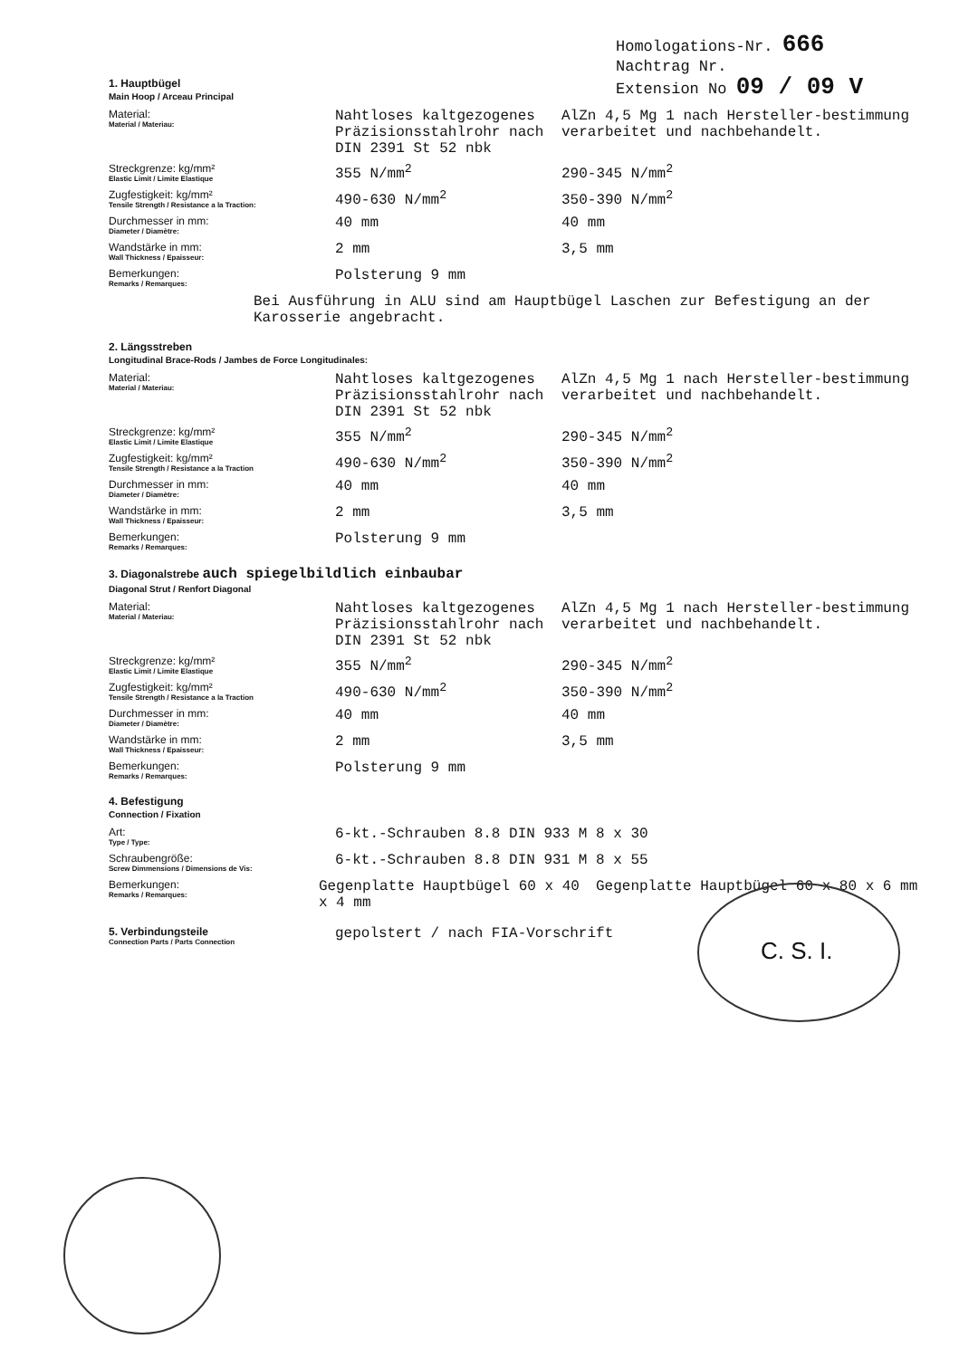Homologations-Nr. 666
Nachtrag Nr.
Extension No 09 / 09 V
1. Hauptbügel
Main Hoop / Arceau Principal
Material:
Material / Materiau:
Nahtloses kaltgezogenes Präzisionsstahlrohr nach DIN 2391 St 52 nbk
AlZn 4,5 Mg 1 nach Hersteller-bestimmung verarbeitet und nachbehandelt.
Streckgrenze: kg/mm²
Elastic Limit / Limite Elastique
355 N/mm<sup>2</sup> 290-345 N/mm<sup>2</sup>
Zugfestigkeit: kg/mm²
Tensile Strength / Resistance a la Traction:
490-630 N/mm<sup>2</sup> 350-390 N/mm<sup>2</sup>
Durchmesser in mm:
Diameter / Diamètre:
40 mm 40 mm
Wandstärke in mm:
Wall Thickness / Epaisseur:
2 mm 3,5 mm
Bemerkungen:
Remarks / Remarques:
Polsterung 9 mm
Bei Ausführung in ALU sind am Hauptbügel Laschen zur Befestigung an der Karosserie angebracht.
2. Längsstreben
Longitudinal Brace-Rods / Jambes de Force Longitudinales:
Material:
Material / Materiau:
Nahtloses kaltgezogenes Präzisionsstahlrohr nach DIN 2391 St 52 nbk
AlZn 4,5 Mg 1 nach Hersteller-bestimmung verarbeitet und nachbehandelt.
Streckgrenze: kg/mm²
Elastic Limit / Limite Elastique
355 N/mm<sup>2</sup> 290-345 N/mm<sup>2</sup>
Zugfestigkeit: kg/mm²
Tensile Strength / Resistance a la Traction
490-630 N/mm<sup>2</sup> 350-390 N/mm<sup>2</sup>
Durchmesser in mm:
Diameter / Diamètre:
40 mm 40 mm
Wandstärke in mm:
Wall Thickness / Epaisseur:
2 mm 3,5 mm
Bemerkungen:
Remarks / Remarques:
Polsterung 9 mm
3. Diagonalstrebe auch spiegelbildlich einbaubar
Diagonal Strut / Renfort Diagonal
Material:
Material / Materiau:
Nahtloses kaltgezogenes Präzisionsstahlrohr nach DIN 2391 St 52 nbk
AlZn 4,5 Mg 1 nach Hersteller-bestimmung verarbeitet und nachbehandelt.
Streckgrenze: kg/mm²
Elastic Limit / Limite Elastique
355 N/mm<sup>2</sup> 290-345 N/mm<sup>2</sup>
Zugfestigkeit: kg/mm²
Tensile Strength / Resistance a la Traction
490-630 N/mm<sup>2</sup> 350-390 N/mm<sup>2</sup>
Durchmesser in mm:
Diameter / Diamètre:
40 mm 40 mm
Wandstärke in mm:
Wall Thickness / Epaisseur:
2 mm 3,5 mm
Bemerkungen:
Remarks / Remarques:
Polsterung 9 mm
4. Befestigung
Connection / Fixation
Art:
Type / Type:
6-kt.-Schrauben 8.8 DIN 933 M 8 x 30
Schraubengröße:
Screw Dimmensions / Dimensions de Vis:
6-kt.-Schrauben 8.8 DIN 931 M 8 x 55
Bemerkungen:
Remarks / Remarques:
Gegenplatte Hauptbügel 60 x 40 x 4 mm
Gegenplatte Hauptbügel 60 x 80 x 6 mm
5. Verbindungsteile
Connection Parts / Parts Connection
gepolstert / nach FIA-Vorschrift
C. S. I.